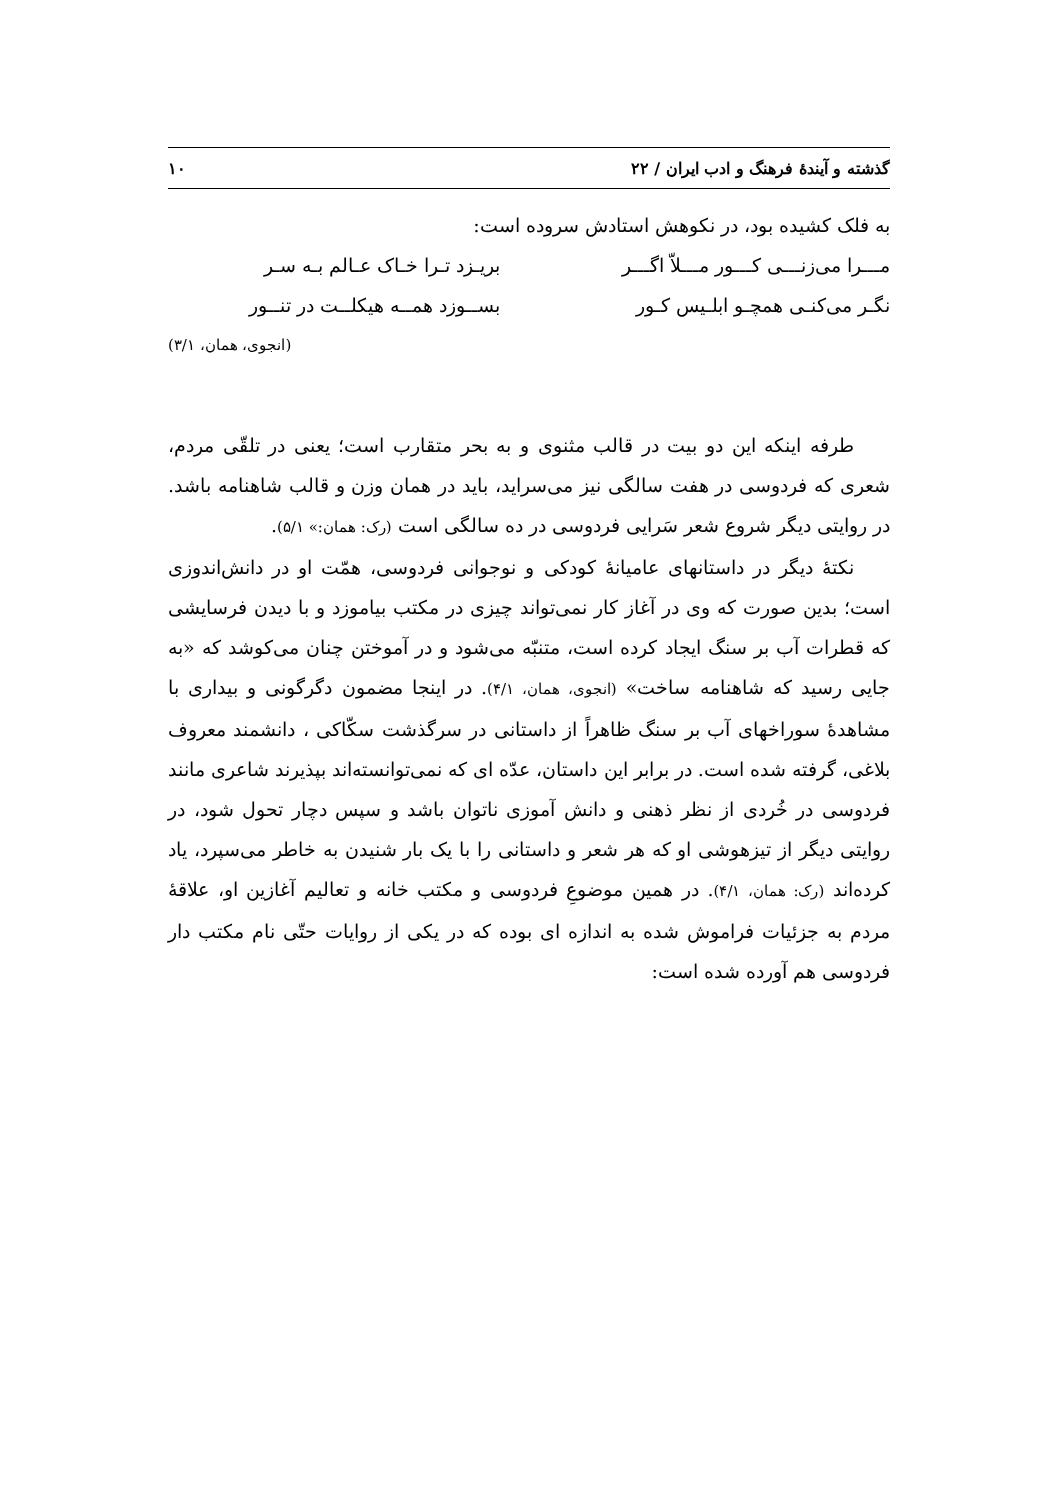گذشته و آیندهٔ فرهنگ و ادب ایران / ۲۲ ۱۰
به فلک کشیده بود، در نکوهش استادش سروده است:
مـــرا می‌زنـــی کـــور مـــلاّ اگـــر بریـزد تـرا خـاک عـالم بـه سـر
نگـر می‌کنـی همچـو ابلـیس کـور بســوزد همــه هیکلــت در تنــور
(انجوی، همان، ۳/۱)
طرفه اینکه این دو بیت در قالب مثنوی و به بحر متقارب است؛ یعنی در تلقّی مردم، شعری که فردوسی در هفت سالگی نیز می‌سراید، باید در همان وزن و قالب شاهنامه باشد. در روایتی دیگر شروع شعر سَرایی فردوسی در ده سالگی است (رک: همان:» ۵/۱).
نکتهٔ دیگر در داستانهای عامیانهٔ کودکی و نوجوانی فردوسی، همّت او در دانش‌اندوزی است؛ بدین صورت که وی در آغاز کار نمی‌تواند چیزی در مکتب بیاموزد و با دیدن فرسایشی که قطرات آب بر سنگ ایجاد کرده است، متنبّه می‌شود و در آموختن چنان می‌کوشد که «به جایی رسید که شاهنامه ساخت» (انجوی، همان، ۴/۱). در اینجا مضمون دگرگونی و بیداری با مشاهدهٔ سوراخهای آب بر سنگ ظاهراً از داستانی در سرگذشت سکّاکی ، دانشمند معروف بلاغی، گرفته شده است. در برابر این داستان، عدّه ای که نمی‌توانسته‌اند بپذیرند شاعری مانند فردوسی در خُردی از نظر ذهنی و دانش آموزی ناتوان باشد و سپس دچار تحول شود، در روایتی دیگر از تیزهوشی او که هر شعر و داستانی را با یک بار شنیدن به خاطر می‌سپرد، یاد کرده‌اند (رک: همان، ۴/۱). در همین موضوعِ فردوسی و مکتب خانه و تعالیم آغازین او، علاقهٔ مردم به جزئیات فراموش شده به اندازه ای بوده که در یکی از روایات حتّی نام مکتب دار فردوسی هم آورده شده است: